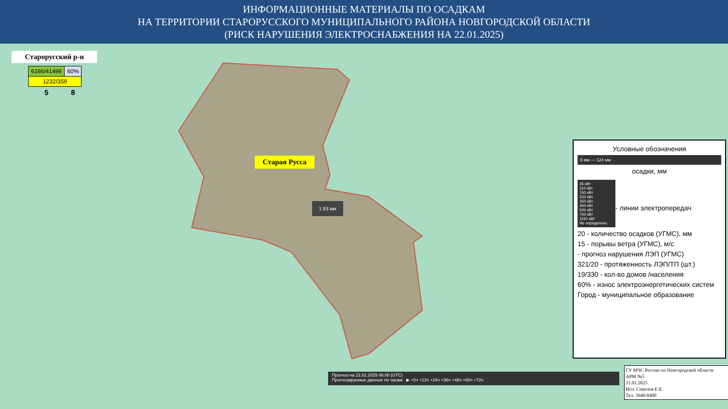ИНФОРМАЦИОННЫЕ МАТЕРИАЛЫ ПО ОСАДКАМ
НА ТЕРРИТОРИИ СТАРОРУССКОГО МУНИЦИПАЛЬНОГО РАЙОНА НОВГОРОДСКОЙ ОБЛАСТИ
(РИСК НАРУШЕНИЯ ЭЛЕКТРОСНАБЖЕНИЯ НА 22.01.2025)
Старорусский р-н
| 6166/41498 | 60% |
| 1232/359 | |
| 5 | 8 |
Старая Русса
1.93 мм
Условные обозначения
0 мм — 124 мм
осадки, мм
35 кВт
110 кВт
150 кВт
220 кВт
350 кВт
400 кВт
500 кВт
750 кВт
1150 кВт
Не определено
- линии электропередач
20 - количество осадков (УГМС), мм
15 - порывы ветра (УГМС), м/с
- прогноз нарушения ЛЭП (УГМС)
321/20 - протяженность ЛЭП/ТП (шт.)
19/330 - кол-во домов /населения
60% - износ электроэнергетических систем
Город - муниципальное образование
Прогноз на 22.01.2025 06:00 (UTC)
Прогнозируемые данные по часам ▶ +0ч +12ч +24ч +36ч +48ч +60ч +72ч
ГУ МЧС России по Новгородской области
АРМ №5
21.01.2025
Исп. Соколов Е.Е.
Тел. 3940-0400